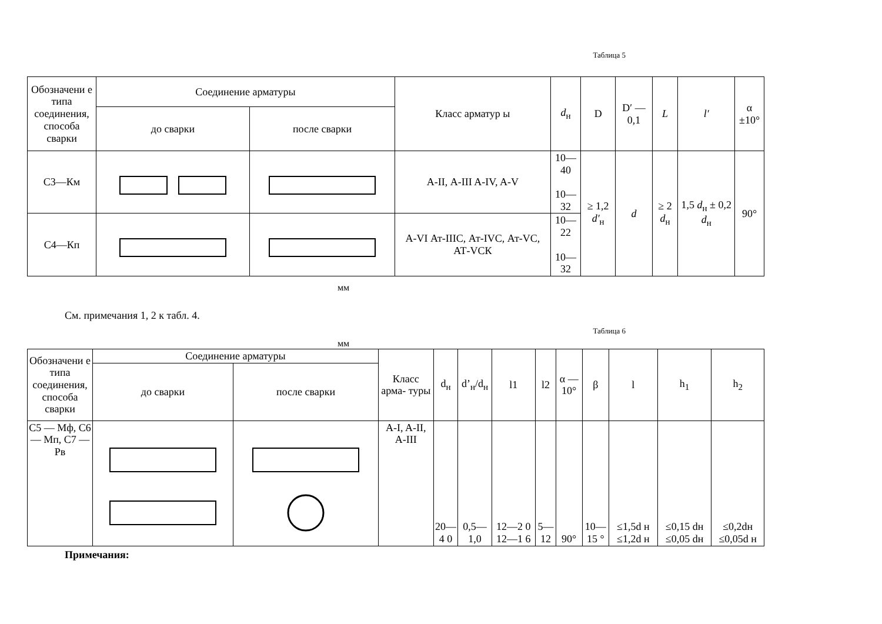Таблица 5
| Обозначени е типа соединения, способа сварки | Соединение арматуры | | Класс арматур ы | d<sub>н</sub> | D | D′ — 0,1 | L | l′ | α ±10° |
| --- | --- | --- | --- | --- | --- | --- | --- | --- | --- |
| | до сварки | после сварки | | | | | | | |
| С3—Км | | | А-II, А-III A-IV, A-V | 10—40 10—32 | ≥ 1,2 d′<sub>н</sub> | d | ≥ 2 d<sub>н</sub> | 1,5 d<sub>н</sub> ± 0,2 d<sub>н</sub> | 90° |
| С4—Кп | | | A-VI Ат-IIIС, Ат-IVС, Ат-VС, АТ-VСК | 10—22 10—32 | | | | | |
мм
См. примечания 1, 2 к табл. 4.
Таблица 6
мм
| Обозначени е типа соединения, способа сварки | Соединение арматуры | | Класс арма- туры | d<sub>н</sub> | d’<sub>н</sub>/d<sub>н</sub> | l1 | l2 | α —10° | β | l | h<sub>1</sub> | h<sub>2</sub> |
| --- | --- | --- | --- | --- | --- | --- | --- | --- | --- | --- | --- | --- |
| | до сварки | после сварки | | | | | | | | | | |
| С5 — Мф, С6 — Мп, С7 — Рв | | | A-I, A-II, A-III | 20—4 0 | 0,5—1,0 | 12—2 0 12—1 6 | 5—12 | 90° | 10—15 ° | ≤1,5d н ≤1,2d н | ≤0,15 dн ≤0,05 dн | ≤0,2dн ≤0,05d н |
Примечания: